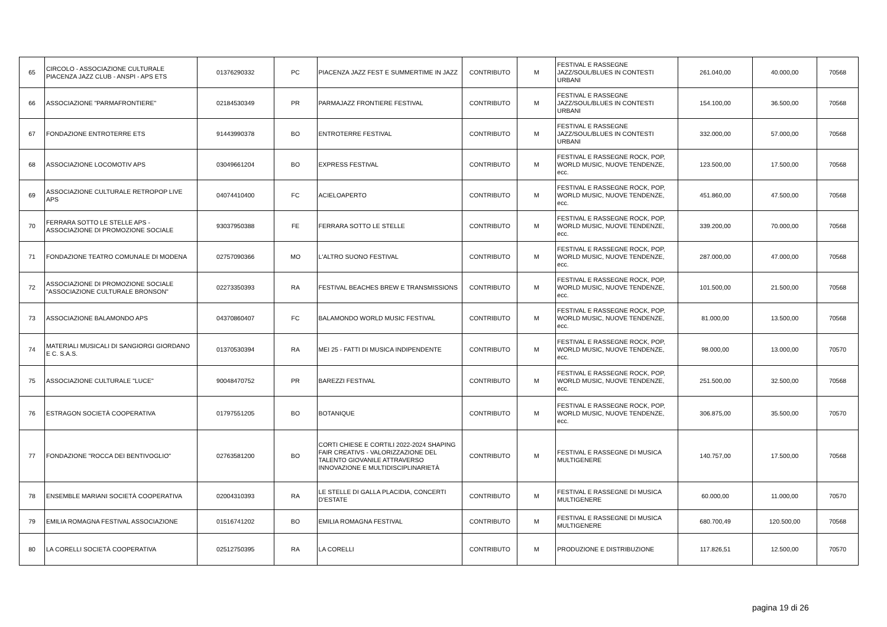| 65 | CIRCOLO - ASSOCIAZIONE CULTURALE PIACENZA JAZZ CLUB - ANSPI - APS ETS | 01376290332 | PC | PIACENZA JAZZ FEST E SUMMERTIME IN JAZZ | CONTRIBUTO | M | FESTIVAL E RASSEGNE JAZZ/SOUL/BLUES IN CONTESTI URBANI | 261.040,00 | 40.000,00 | 70568 |
| 66 | ASSOCIAZIONE "PARMAFRONTIERE" | 02184530349 | PR | PARMAJAZZ FRONTIERE FESTIVAL | CONTRIBUTO | M | FESTIVAL E RASSEGNE JAZZ/SOUL/BLUES IN CONTESTI URBANI | 154.100,00 | 36.500,00 | 70568 |
| 67 | FONDAZIONE ENTROTERRE ETS | 91443990378 | BO | ENTROTERRE FESTIVAL | CONTRIBUTO | M | FESTIVAL E RASSEGNE JAZZ/SOUL/BLUES IN CONTESTI URBANI | 332.000,00 | 57.000,00 | 70568 |
| 68 | ASSOCIAZIONE LOCOMOTIV APS | 03049661204 | BO | EXPRESS FESTIVAL | CONTRIBUTO | M | FESTIVAL E RASSEGNE ROCK, POP, WORLD MUSIC, NUOVE TENDENZE, ecc. | 123.500,00 | 17.500,00 | 70568 |
| 69 | ASSOCIAZIONE CULTURALE RETROPOP LIVE APS | 04074410400 | FC | ACIELOAPERTO | CONTRIBUTO | M | FESTIVAL E RASSEGNE ROCK, POP, WORLD MUSIC, NUOVE TENDENZE, ecc. | 451.860,00 | 47.500,00 | 70568 |
| 70 | FERRARA SOTTO LE STELLE APS - ASSOCIAZIONE DI PROMOZIONE SOCIALE | 93037950388 | FE | FERRARA SOTTO LE STELLE | CONTRIBUTO | M | FESTIVAL E RASSEGNE ROCK, POP, WORLD MUSIC, NUOVE TENDENZE, ecc. | 339.200,00 | 70.000,00 | 70568 |
| 71 | FONDAZIONE TEATRO COMUNALE DI MODENA | 02757090366 | MO | L'ALTRO SUONO FESTIVAL | CONTRIBUTO | M | FESTIVAL E RASSEGNE ROCK, POP, WORLD MUSIC, NUOVE TENDENZE, ecc. | 287.000,00 | 47.000,00 | 70568 |
| 72 | ASSOCIAZIONE DI PROMOZIONE SOCIALE "ASSOCIAZIONE CULTURALE BRONSON" | 02273350393 | RA | FESTIVAL BEACHES BREW E TRANSMISSIONS | CONTRIBUTO | M | FESTIVAL E RASSEGNE ROCK, POP, WORLD MUSIC, NUOVE TENDENZE, ecc. | 101.500,00 | 21.500,00 | 70568 |
| 73 | ASSOCIAZIONE BALAMONDO APS | 04370860407 | FC | BALAMONDO WORLD MUSIC FESTIVAL | CONTRIBUTO | M | FESTIVAL E RASSEGNE ROCK, POP, WORLD MUSIC, NUOVE TENDENZE, ecc. | 81.000,00 | 13.500,00 | 70568 |
| 74 | MATERIALI MUSICALI DI SANGIORGI GIORDANO E C. S.A.S. | 01370530394 | RA | MEI 25 - FATTI DI MUSICA INDIPENDENTE | CONTRIBUTO | M | FESTIVAL E RASSEGNE ROCK, POP, WORLD MUSIC, NUOVE TENDENZE, ecc. | 98.000,00 | 13.000,00 | 70570 |
| 75 | ASSOCIAZIONE CULTURALE "LUCE" | 90048470752 | PR | BAREZZI FESTIVAL | CONTRIBUTO | M | FESTIVAL E RASSEGNE ROCK, POP, WORLD MUSIC, NUOVE TENDENZE, ecc. | 251.500,00 | 32.500,00 | 70568 |
| 76 | ESTRAGON SOCIETÀ COOPERATIVA | 01797551205 | BO | BOTANIQUE | CONTRIBUTO | M | FESTIVAL E RASSEGNE ROCK, POP, WORLD MUSIC, NUOVE TENDENZE, ecc. | 306.875,00 | 35.500,00 | 70570 |
| 77 | FONDAZIONE "ROCCA DEI BENTIVOGLIO" | 02763581200 | BO | CORTI CHIESE E CORTILI 2022-2024 SHAPING FAIR CREATIVS - VALORIZZAZIONE DEL TALENTO GIOVANILE ATTRAVERSO INNOVAZIONE E MULTIDISCIPLINARIETÀ | CONTRIBUTO | M | FESTIVAL E RASSEGNE DI MUSICA MULTIGENERE | 140.757,00 | 17.500,00 | 70568 |
| 78 | ENSEMBLE MARIANI SOCIETÀ COOPERATIVA | 02004310393 | RA | LE STELLE DI GALLA PLACIDIA, CONCERTI D'ESTATE | CONTRIBUTO | M | FESTIVAL E RASSEGNE DI MUSICA MULTIGENERE | 60.000,00 | 11.000,00 | 70570 |
| 79 | EMILIA ROMAGNA FESTIVAL ASSOCIAZIONE | 01516741202 | BO | EMILIA ROMAGNA FESTIVAL | CONTRIBUTO | M | FESTIVAL E RASSEGNE DI MUSICA MULTIGENERE | 680.700,49 | 120.500,00 | 70568 |
| 80 | LA CORELLI SOCIETÀ COOPERATIVA | 02512750395 | RA | LA CORELLI | CONTRIBUTO | M | PRODUZIONE E DISTRIBUZIONE | 117.826,51 | 12.500,00 | 70570 |
pagina 19 di 26